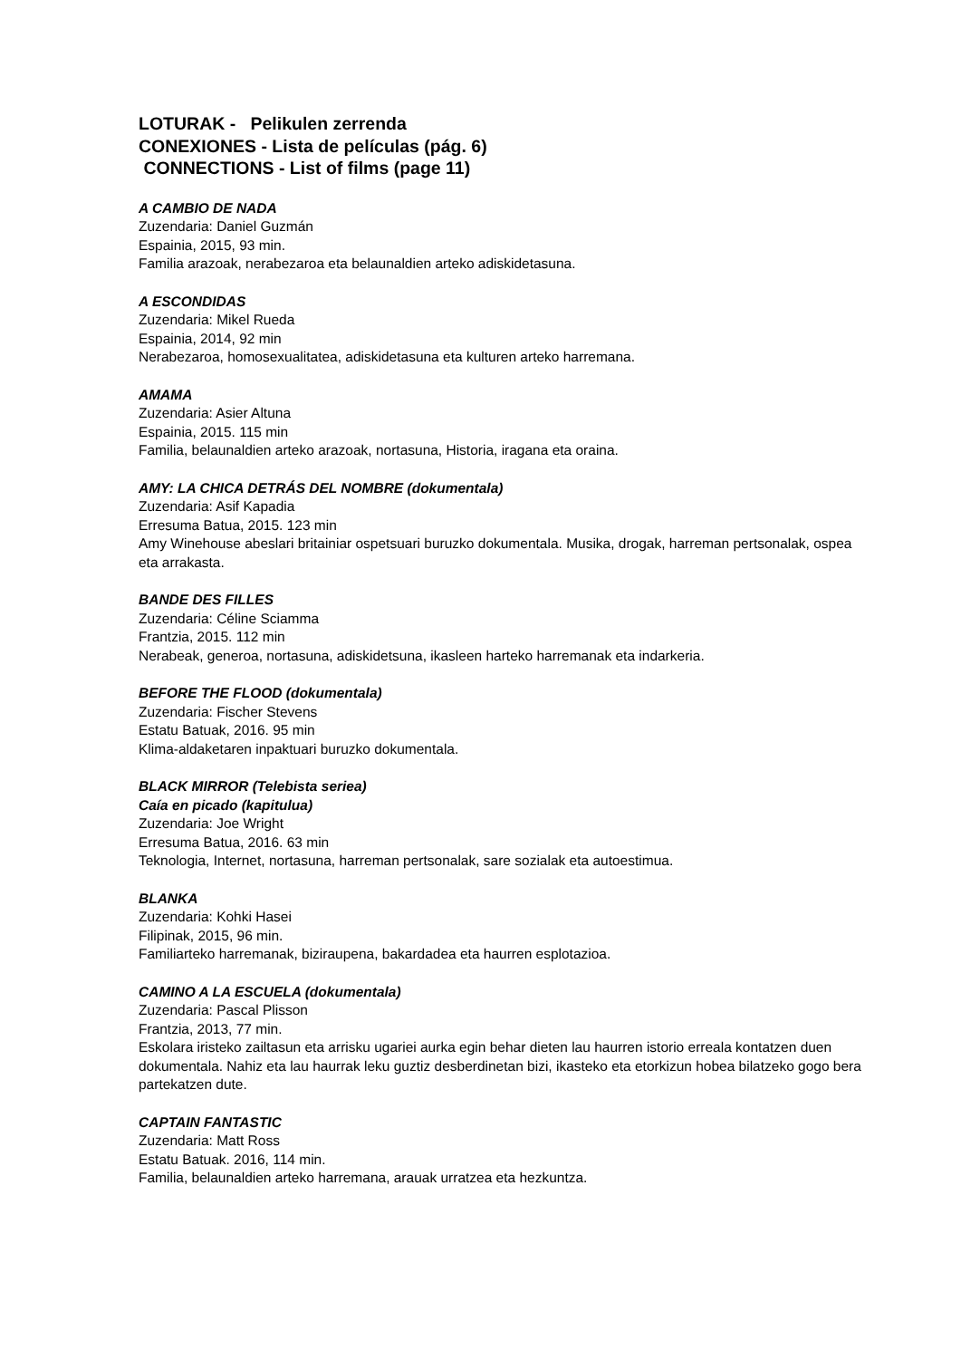LOTURAK - Pelikulen zerrenda
CONEXIONES - Lista de películas (pág. 6)
CONNECTIONS - List of films (page 11)
A CAMBIO DE NADA
Zuzendaria: Daniel Guzmán
Espainia, 2015, 93 min.
Familia arazoak, nerabezaroa eta belaunaldien arteko adiskidetasuna.
A ESCONDIDAS
Zuzendaria: Mikel Rueda
Espainia, 2014, 92 min
Nerabezaroa, homosexualitatea, adiskidetasuna eta kulturen arteko harremana.
AMAMA
Zuzendaria: Asier Altuna
Espainia, 2015. 115 min
Familia, belaunaldien arteko arazoak, nortasuna, Historia, iragana eta oraina.
AMY: LA CHICA DETRÁS DEL NOMBRE (dokumentala)
Zuzendaria: Asif Kapadia
Erresuma Batua, 2015. 123 min
Amy Winehouse abeslari britainiar ospetsuari buruzko dokumentala. Musika, drogak, harreman pertsonalak, ospea eta arrakasta.
BANDE DES FILLES
Zuzendaria: Céline Sciamma
Frantzia, 2015. 112 min
Nerabeak, generoa, nortasuna, adiskidetsuna, ikasleen harteko harremanak eta indarkeria.
BEFORE THE FLOOD (dokumentala)
Zuzendaria: Fischer Stevens
Estatu Batuak, 2016. 95 min
Klima-aldaketaren inpaktuari buruzko dokumentala.
BLACK MIRROR (Telebista seriea)
Caía en picado (kapitulua)
Zuzendaria: Joe Wright
Erresuma Batua, 2016. 63 min
Teknologia, Internet, nortasuna, harreman pertsonalak, sare sozialak eta autoestimua.
BLANKA
Zuzendaria: Kohki Hasei
Filipinak, 2015, 96 min.
Familiarteko harremanak, biziraupena, bakardadea eta haurren esplotazioa.
CAMINO A LA ESCUELA (dokumentala)
Zuzendaria: Pascal Plisson
Frantzia, 2013, 77 min.
Eskolara iristeko zailtasun eta arrisku ugariei aurka egin behar dieten lau haurren istorio erreala kontatzen duen dokumentala. Nahiz eta lau haurrak leku guztiz desberdinetan bizi, ikasteko eta etorkizun hobea bilatzeko gogo bera partekatzen dute.
CAPTAIN FANTASTIC
Zuzendaria: Matt Ross
Estatu Batuak. 2016, 114 min.
Familia, belaunaldien arteko harremana, arauak urratzea eta hezkuntza.